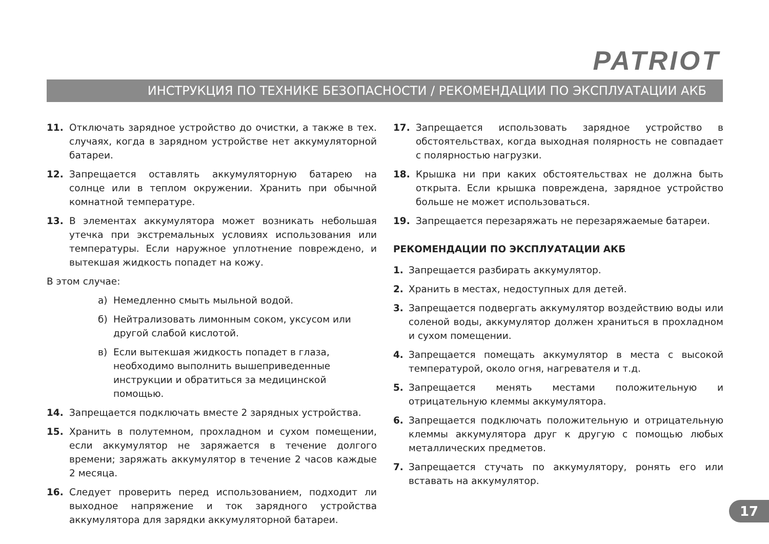PATRIOT
ИНСТРУКЦИЯ ПО ТЕХНИКЕ БЕЗОПАСНОСТИ / РЕКОМЕНДАЦИИ ПО ЭКСПЛУАТАЦИИ АКБ
11. Отключать зарядное устройство до очистки, а также в тех. случаях, когда в зарядном устройстве нет аккумуляторной батареи.
12. Запрещается оставлять аккумуляторную батарею на солнце или в теплом окружении. Хранить при обычной комнатной температуре.
13. В элементах аккумулятора может возникать небольшая утечка при экстремальных условиях использования или температуры. Если наружное уплотнение повреждено, и вытекшая жидкость попадет на кожу.
В этом случае:
а) Немедленно смыть мыльной водой.
б) Нейтрализовать лимонным соком, уксусом или другой слабой кислотой.
в) Если вытекшая жидкость попадет в глаза, необходимо выполнить вышеприведенные инструкции и обратиться за медицинской помощью.
14. Запрещается подключать вместе 2 зарядных устройства.
15. Хранить в полутемном, прохладном и сухом помещении, если аккумулятор не заряжается в течение долгого времени; заряжать аккумулятор в течение 2 часов каждые 2 месяца.
16. Следует проверить перед использованием, подходит ли выходное напряжение и ток зарядного устройства аккумулятора для зарядки аккумуляторной батареи.
17. Запрещается использовать зарядное устройство в обстоятельствах, когда выходная полярность не совпадает с полярностью нагрузки.
18. Крышка ни при каких обстоятельствах не должна быть открыта. Если крышка повреждена, зарядное устройство больше не может использоваться.
19. Запрещается перезаряжать не перезаряжаемые батареи.
РЕКОМЕНДАЦИИ ПО ЭКСПЛУАТАЦИИ АКБ
1. Запрещается разбирать аккумулятор.
2. Хранить в местах, недоступных для детей.
3. Запрещается подвергать аккумулятор воздействию воды или соленой воды, аккумулятор должен храниться в прохладном и сухом помещении.
4. Запрещается помещать аккумулятор в места с высокой температурой, около огня, нагревателя и т.д.
5. Запрещается менять местами положительную и отрицательную клеммы аккумулятора.
6. Запрещается подключать положительную и отрицательную клеммы аккумулятора друг к другую с помощью любых металлических предметов.
7. Запрещается стучать по аккумулятору, ронять его или вставать на аккумулятор.
17